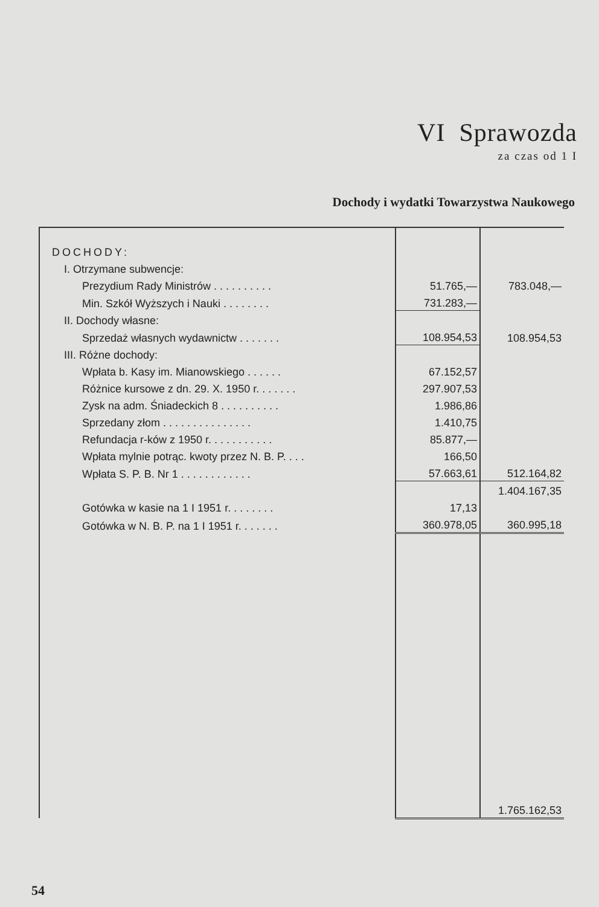VI Sprawozda
za czas od 1 I
Dochody i wydatki Towarzystwa Naukowego
| DOCHODY: | | |
| I. Otrzymane subwencje: | | |
| Prezydium Rady Ministrów . . . . . . . . . . | 51.765,— | 783.048,— |
| Min. Szkół Wyższych i Nauki . . . . . . . . | 731.283,— | |
| II. Dochody własne: | | |
| Sprzedaż własnych wydawnictw . . . . . . . | 108.954,53 | 108.954,53 |
| III. Różne dochody: | | |
| Wpłata b. Kasy im. Mianowskiego . . . . . . | 67.152,57 | |
| Różnice kursowe z dn. 29. X. 1950 r. . . . . . . | 297.907,53 | |
| Zysk na adm. Śniadeckich 8 . . . . . . . . . . | 1.986,86 | |
| Sprzedany złom . . . . . . . . . . . . . . . | 1.410,75 | |
| Refundacja r-ków z 1950 r. . . . . . . . . . . | 85.877,— | |
| Wpłata mylnie potrąc. kwoty przez N. B. P. . . . | 166,50 | |
| Wpłata S. P. B. Nr 1 . . . . . . . . . . . . | 57.663,61 | 512.164,82 |
| | | 1.404.167,35 |
| Gotówka w kasie na 1 I 1951 r. . . . . . . . | 17,13 | |
| Gotówka w N. B. P. na 1 I 1951 r. . . . . . . | 360.978,05 | 360.995,18 |
| | | 1.765.162,53 |
54